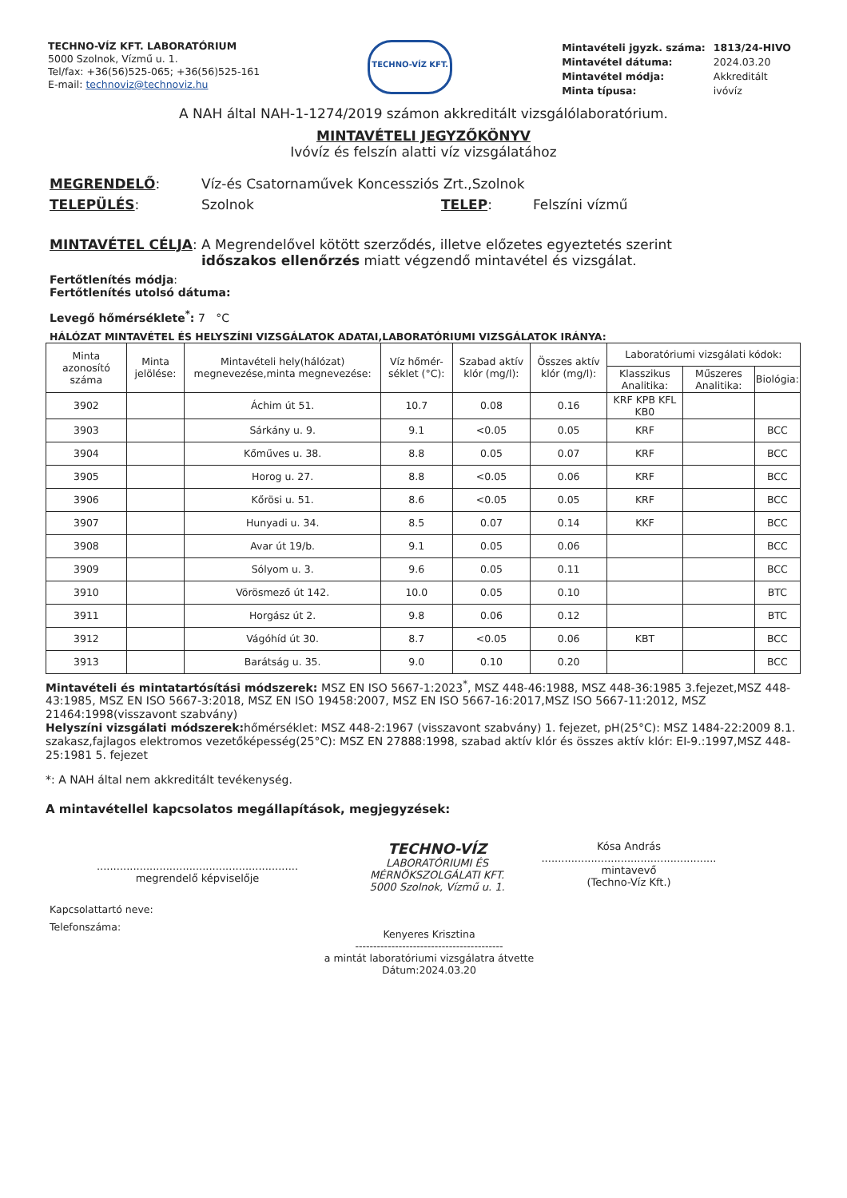TECHNO-VÍZ KFT. LABORATÓRIUM
5000 Szolnok, Vízmű u. 1.
Tel/fax: +36(56)525-065; +36(56)525-161
E-mail: technoviz@technoviz.hu
TECHNO-VÍZ KFT.
| Mintavételi jgyzk. száma: | 1813/24-HIVO |
| Mintavétel dátuma: | 2024.03.20 |
| Mintavétel módja: | Akkreditált |
| Minta típusa: | ivóvíz |
A NAH által NAH-1-1274/2019 számon akkreditált vizsgálólaboratórium.
MINTAVÉTELI JEGYZŐKÖNYV
Ivóvíz és felszín alatti víz vizsgálatához
MEGRENDELŐ: Víz-és Csatornaművek Koncessziós Zrt.,Szolnok
TELEPÜLÉS: Szolnok TELEP: Felszíni vízmű
MINTAVÉTEL CÉLJA: A Megrendelővel kötött szerződés, illetve előzetes egyeztetés szerint időszakos ellenőrzés miatt végzendő mintavétel és vizsgálat.
Fertőtlenítés módja:
Fertőtlenítés utolsó dátuma:
Levegő hőmérséklete<sup>*</sup>: 7 °C
HÁLÓZAT MINTAVÉTEL ÉS HELYSZÍNI VIZSGÁLATOK ADATAI,LABORATÓRIUMI VIZSGÁLATOK IRÁNYA:
| Minta azonosító száma | Minta jelölése: | Mintavételi hely(hálózat) megnevezése,minta megnevezése: | Víz hőmér-séklet (°C): | Szabad aktív klór (mg/l): | Összes aktív klór (mg/l): | Laboratóriumi vizsgálati kódok: | | |
| --- | --- | --- | --- | --- | --- | --- | --- | --- |
| | | | | | | Klasszikus Analitika: | Műszeres Analitika: | Biológia: |
| 3902 | | Áchim út 51. | 10.7 | 0.08 | 0.16 | KRF KPB KFL KB0 | | |
| 3903 | | Sárkány u. 9. | 9.1 | <0.05 | 0.05 | KRF | | BCC |
| 3904 | | Kőműves u. 38. | 8.8 | 0.05 | 0.07 | KRF | | BCC |
| 3905 | | Horog u. 27. | 8.8 | <0.05 | 0.06 | KRF | | BCC |
| 3906 | | Kőrösi u. 51. | 8.6 | <0.05 | 0.05 | KRF | | BCC |
| 3907 | | Hunyadi u. 34. | 8.5 | 0.07 | 0.14 | KKF | | BCC |
| 3908 | | Avar út 19/b. | 9.1 | 0.05 | 0.06 | | | BCC |
| 3909 | | Sólyom u. 3. | 9.6 | 0.05 | 0.11 | | | BCC |
| 3910 | | Vörösmező út 142. | 10.0 | 0.05 | 0.10 | | | BTC |
| 3911 | | Horgász út 2. | 9.8 | 0.06 | 0.12 | | | BTC |
| 3912 | | Vágóhíd út 30. | 8.7 | <0.05 | 0.06 | KBT | | BCC |
| 3913 | | Barátság u. 35. | 9.0 | 0.10 | 0.20 | | | BCC |
Mintavételi és mintatartósítási módszerek: MSZ EN ISO 5667-1:2023<sup>*</sup>, MSZ 448-46:1988, MSZ 448-36:1985 3.fejezet,MSZ 448-43:1985, MSZ EN ISO 5667-3:2018, MSZ EN ISO 19458:2007, MSZ EN ISO 5667-16:2017,MSZ ISO 5667-11:2012, MSZ 21464:1998(visszavont szabvány)
Helyszíni vizsgálati módszerek: hőmérséklet: MSZ 448-2:1967 (visszavont szabvány) 1. fejezet, pH(25°C): MSZ 1484-22:2009 8.1. szakasz,fajlagos elektromos vezetőképesség(25°C): MSZ EN 27888:1998, szabad aktív klór és összes aktív klór: EI-9.:1997,MSZ 448-25:1981 5. fejezet
*: A NAH által nem akkreditált tevékenység.
A mintavétellel kapcsolatos megállapítások, megjegyzések:
.............................................................
megrendelő képviselője
TECHNO-VÍZ
LABORATÓRIUMI ÉS MÉRNÖKSZOLGÁLATI KFT.
5000 Szolnok, Vízmű u. 1.
Kósa András
.....................................................
mintavevő
(Techno-Víz Kft.)
Kapcsolattartó neve:
Telefonszáma:
Kenyeres Krisztina
-----------------------------------------
a mintát laboratóriumi vizsgálatra átvette
Dátum:2024.03.20